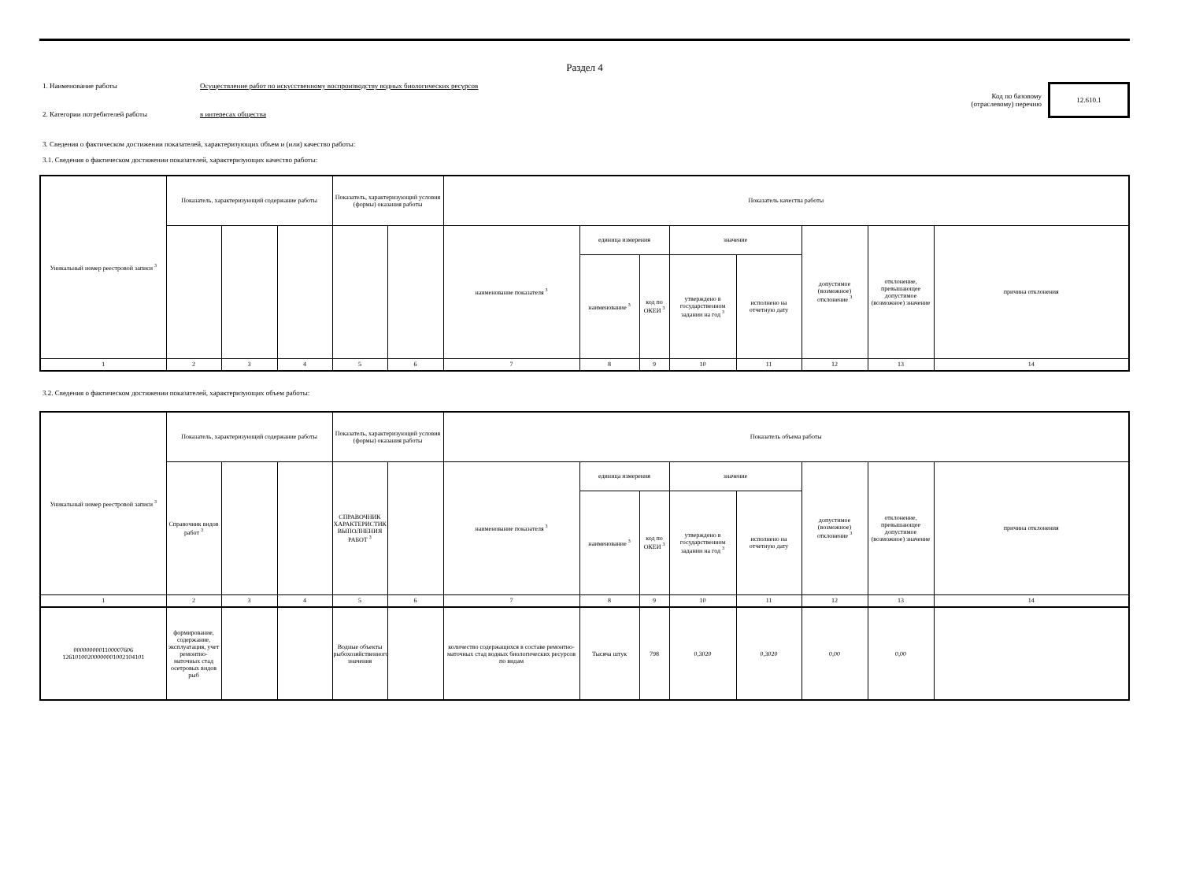Раздел 4
1. Наименование работы Осуществление работ по искусственному воспроизводству водных биологических ресурсов
Код по базовому
(отраслевому) перечню
12.610.1
2. Категории потребителей работы в интересах общества
3. Сведения о фактическом достижении показателей, характеризующих объем и (или) качество работы:
3.1. Сведения о фактическом достижении показателей, характеризующих качество работы:
| Уникальный номер реестровой записи <sup>3</sup> | Показатель, характеризующий содержание работы | | | Показатель, характеризующий условия (формы) оказания работы | | Показатель качества работы | | | | | | | |
| | | | | | | наименование показателя <sup>3</sup> | единица измерения | | значение | | допустимое (возможное) отклонение <sup>3</sup> | отклонение, превышающее допустимое (возможное) значение | причина отклонения |
| | | | | | | | наименование <sup>3</sup> | код по ОКЕИ <sup>3</sup> | утверждено в государственном задании на год <sup>3</sup> | исполнено на отчетную дату | | | |
| 1 | 2 | 3 | 4 | 5 | 6 | 7 | 8 | 9 | 10 | 11 | 12 | 13 | 14 |
3.2. Сведения о фактическом достижении показателей, характеризующих объем работы:
| Уникальный номер реестровой записи <sup>3</sup> | Показатель, характеризующий содержание работы | | | Показатель, характеризующий условия (формы) оказания работы | | Показатель объема работы | | | | | | | |
| | Справочник видов работ <sup>3</sup> | | | СПРАВОЧНИК ХАРАКТЕРИСТИК ВЫПОЛНЕНИЯ РАБОТ <sup>3</sup> | | наименование показателя <sup>3</sup> | единица измерения | | значение | | допустимое (возможное) отклонение <sup>3</sup> | отклонение, превышающее допустимое (возможное) значение | причина отклонения |
| | | | | | | | наименование <sup>3</sup> | код по ОКЕИ <sup>3</sup> | утверждено в государственном задании на год <sup>3</sup> | исполнено на отчетную дату | | | |
| 1 | 2 | 3 | 4 | 5 | 6 | 7 | 8 | 9 | 10 | 11 | 12 | 13 | 14 |
| 0000000001100007606 1261010020000000100210­4101 | формирование, содержание, эксплуатация, учет ремонтно-маточных стад осетровых видов рыб | | | Водные объекты рыбохозяйственного значения | | количество содержащихся в составе ремонтно-маточных стад водных биологических ресурсов по видам | Тысяча штук | 798 | 0,3020 | 0,3020 | 0,00 | 0,00 | |